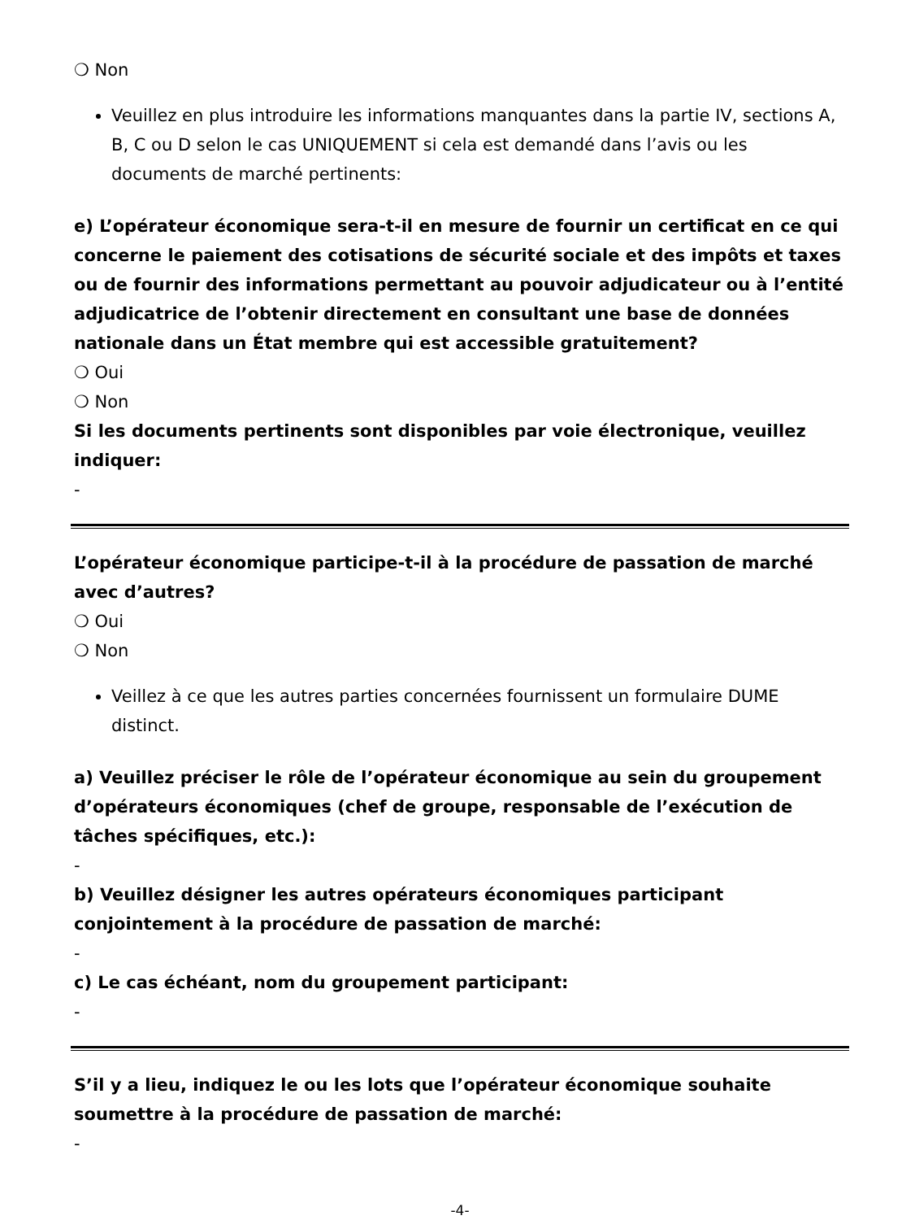❍ Non
Veuillez en plus introduire les informations manquantes dans la partie IV, sections A, B, C ou D selon le cas UNIQUEMENT si cela est demandé dans l’avis ou les documents de marché pertinents:
e) L’opérateur économique sera-t-il en mesure de fournir un certificat en ce qui concerne le paiement des cotisations de sécurité sociale et des impôts et taxes ou de fournir des informations permettant au pouvoir adjudicateur ou à l’entité adjudicatrice de l’obtenir directement en consultant une base de données nationale dans un État membre qui est accessible gratuitement?
❍ Oui
❍ Non
Si les documents pertinents sont disponibles par voie électronique, veuillez indiquer:
-
L’opérateur économique participe-t-il à la procédure de passation de marché avec d’autres?
❍ Oui
❍ Non
Veillez à ce que les autres parties concernées fournissent un formulaire DUME distinct.
a) Veuillez préciser le rôle de l’opérateur économique au sein du groupement d’opérateurs économiques (chef de groupe, responsable de l’exécution de tâches spécifiques, etc.):
-
b) Veuillez désigner les autres opérateurs économiques participant conjointement à la procédure de passation de marché:
-
c) Le cas échéant, nom du groupement participant:
-
S’il y a lieu, indiquez le ou les lots que l’opérateur économique souhaite soumettre à la procédure de passation de marché:
-
-4-